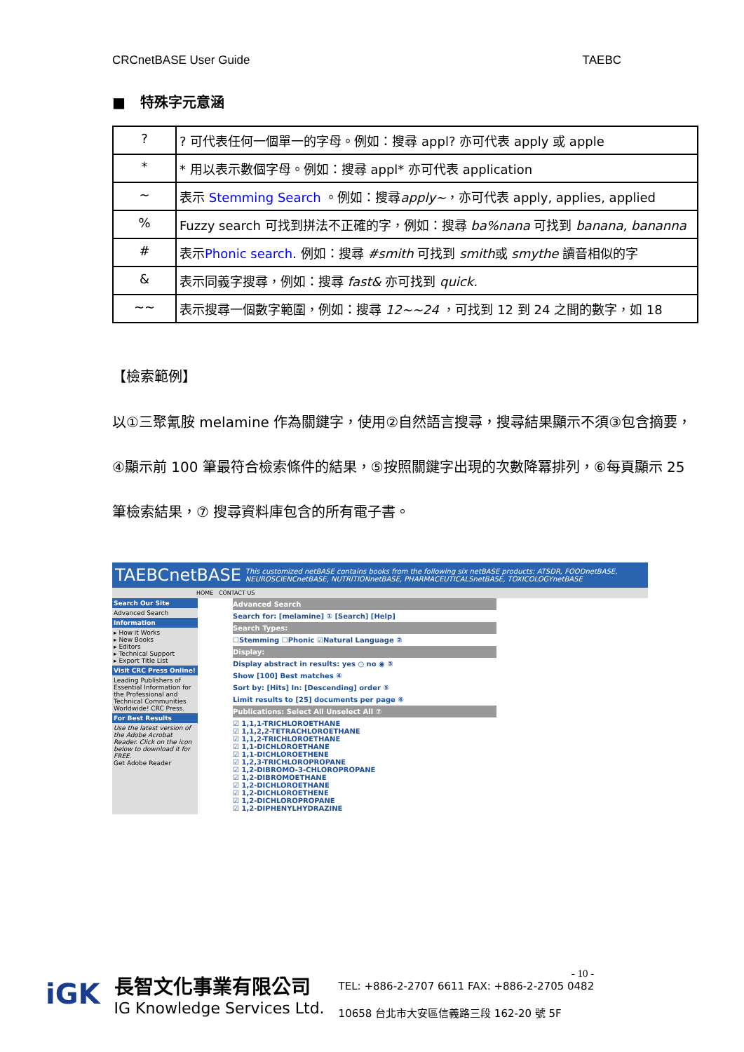CRCnetBASE User Guide TAEBC
■ 特殊字元意涵
| ? | ? 可代表任何一個單一的字母。例如：搜尋 appl? 亦可代表 apply 或 apple |
| * | * 用以表示數個字母。例如：搜尋 appl* 亦可代表 application |
| ~ | 表示 Stemming Search 。例如：搜尋 apply~ ，亦可代表 apply, applies, applied |
| % | Fuzzy search 可找到拼法不正確的字，例如：搜尋 ba%nana 可找到 banana, bananna |
| # | 表示 Phonic search . 例如：搜尋 #smith 可找到 smith 或 smythe 讀音相似的字 |
| & | 表示同義字搜尋，例如：搜尋 fast& 亦可找到 quick. |
| ~~ | 表示搜尋一個數字範圍，例如：搜尋 12~~24 ，可找到 12 到 24 之間的數字，如 18 |
【檢索範例】
以①三聚氰胺 melamine 作為關鍵字，使用②自然語言搜尋，搜尋結果顯示不須③包含摘要，④顯示前 100 筆最符合檢索條件的結果，⑤按照關鍵字出現的次數降冪排列，⑥每頁顯示 25 筆檢索結果，⑦ 搜尋資料庫包含的所有電子書。
TAEBCnetBASE This customized netBASE contains books from the following six netBASE products: ATSDR, FOODnetBASE, NEUROSCIENCnetBASE, NUTRITIONnetBASE, PHARMACEUTICALSnetBASE, TOXICOLOGYnetBASE
HOME CONTACT US
Search Our Site
Advanced Search
Information
▸ How it Works
▸ New Books
▸ Editors
▸ Technical Support
▸ Export Title List
Visit CRC Press Online!
Leading Publishers of Essential Information for the Professional and Technical Communities Worldwide! CRC Press.
For Best Results
Use the latest version of the Adobe Acrobat Reader. Click on the icon below to download it for FREE.
Get Adobe Reader
Advanced Search
Search for: [melamine] ① [Search] [Help]
Search Types:
☐Stemming ☐Phonic ☑Natural Language ②
Display:
Display abstract in results: yes ○ no ◉ ③
Show [100] Best matches ④
Sort by: [Hits] In: [Descending] order ⑤
Limit results to [25] documents per page ⑥
Publications: Select All Unselect All ⑦
☑ 1,1,1-TRICHLOROETHANE
☑ 1,1,2,2-TETRACHLOROETHANE
☑ 1,1,2-TRICHLOROETHANE
☑ 1,1-DICHLOROETHANE
☑ 1,1-DICHLOROETHENE
☑ 1,2,3-TRICHLOROPROPANE
☑ 1,2-DIBROMO-3-CHLOROPROPANE
☑ 1,2-DIBROMOETHANE
☑ 1,2-DICHLOROETHANE
☑ 1,2-DICHLOROETHENE
☑ 1,2-DICHLOROPROPANE
☑ 1,2-DIPHENYLHYDRAZINE
iGK
長智文化事業有限公司
IG Knowledge Services Ltd.
- 10 -
TEL: +886-2-2707 6611 FAX: +886-2-2705 0482
10658 台北市大安區信義路三段 162-20 號 5F